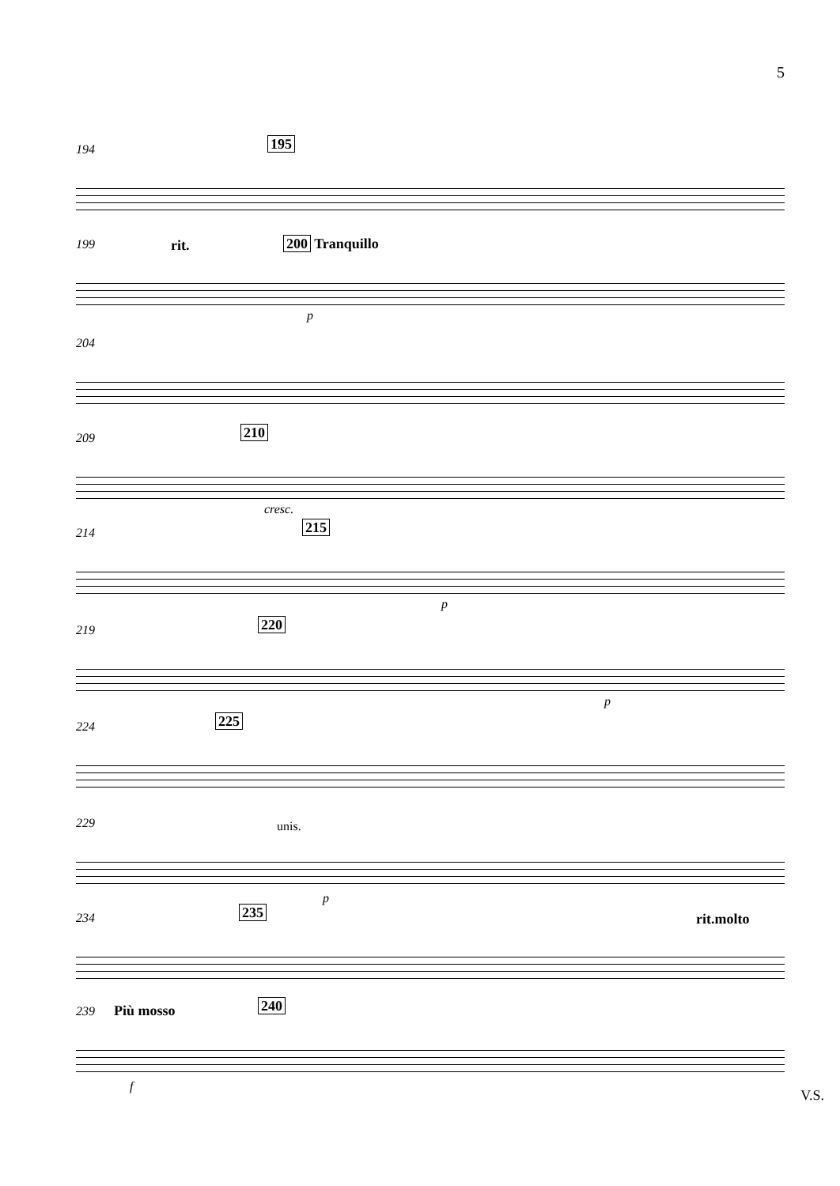5
194 195
199 rit. 200 Tranquillo
p
204
209 210
cresc.
214 215
p
219 220
p
224 225
229 unis.
p
234 235 rit.molto
239 Più mosso 240
f
V.S.